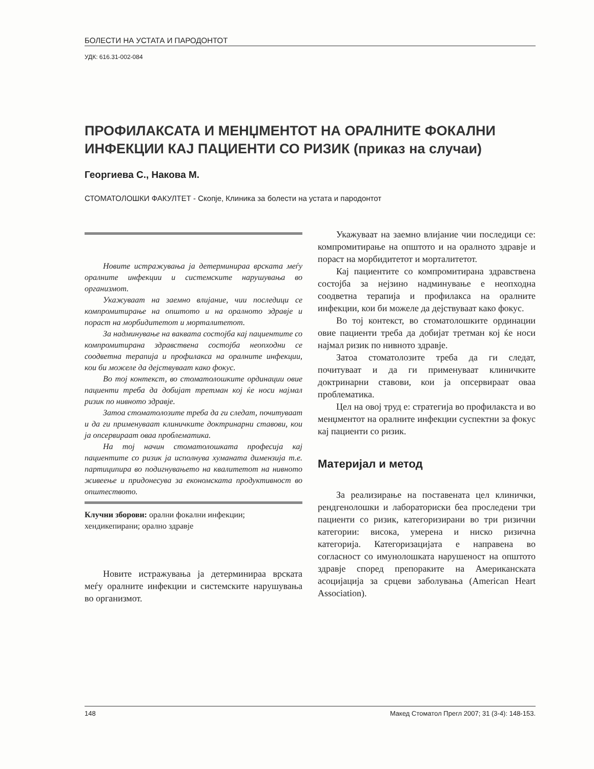БОЛЕСТИ НА УСТАТА И ПАРОДОНТОТ
УДК: 616.31-002-084
ПРОФИЛАКСАТА И МЕНЏМЕНТОТ НА ОРАЛНИТЕ ФОКАЛНИ ИНФЕКЦИИ КАЈ ПАЦИЕНТИ СО РИЗИК (приказ на случаи)
Георгиева С., Накова М.
СТОМАТОЛОШКИ ФАКУЛТЕТ - Скопје, Клиника за болести на устата и пародонтот
Новите истражувања ја детерминираа врската меѓу оралните инфекции и системските нарушувања во организмот.
Укажуваат на заемно влијание, чии последици се компромитирање на општото и на оралното здравје и пораст на морбидитетот и морталитетот.
За надминување на ваквата состојба кај пациентите со компромитирана здравствена состојба неопходни се соодветна терапија и профилакса на оралните инфекции, кои би можеле да дејствуваат како фокус.
Во тој контекст, во стоматолошките ординации овие пациенти треба да добијат третман кој ќе носи најмал ризик по нивното здравје.
Затоа стоматолозите треба да ги следат, почитуваат и да ги применуваат клиничките доктринарни ставови, кои ја опсервираат оваа проблематика.
На тој начин стоматолошката професија кај пациентите со ризик ја исполнува хуманата димензија т.е. партиципира во подигнувањето на квалитетот на нивното живеење и придонесува за економската продуктивност во општеството.
Клучни зборови: орални фокални инфекции; хендикепирани; орално здравје
Новите истражувања ја детерминираа врската меѓу оралните инфекции и системските нарушувања во организмот.
Укажуваат на заемно влијание чии последици се: компромитирање на општото и на оралното здравје и пораст на морбидитетот и морталитетот.
Кај пациентите со компромитирана здравствена состојба за нејзино надминување е неопходна соодветна терапија и профилакса на оралните инфекции, кои би можеле да дејствуваат како фокус.
Во тој контекст, во стоматолошките ординации овие пациенти треба да добијат третман кој ќе носи најмал ризик по нивното здравје.
Затоа стоматолозите треба да ги следат, почитуваат и да ги применуваат клиничките доктринарни ставови, кои ја опсервираат оваа проблематика.
Цел на овој труд е: стратегија во профилакста и во менџментот на оралните инфекции суспектни за фокус кај пациенти со ризик.
Материјал и метод
За реализирање на поставената цел клинички, рендгенолошки и лабораториски беа проследени три пациенти со ризик, категоризирани во три ризични категории: висока, умерена и ниско ризична категорија. Категоризацијата е направена во согласност со имунолошката нарушеност на општото здравје според препораките на Американската асоцијација за срцеви заболувања (American Heart Association).
148 Макед Стоматол Прегл 2007; 31 (3-4): 148-153.